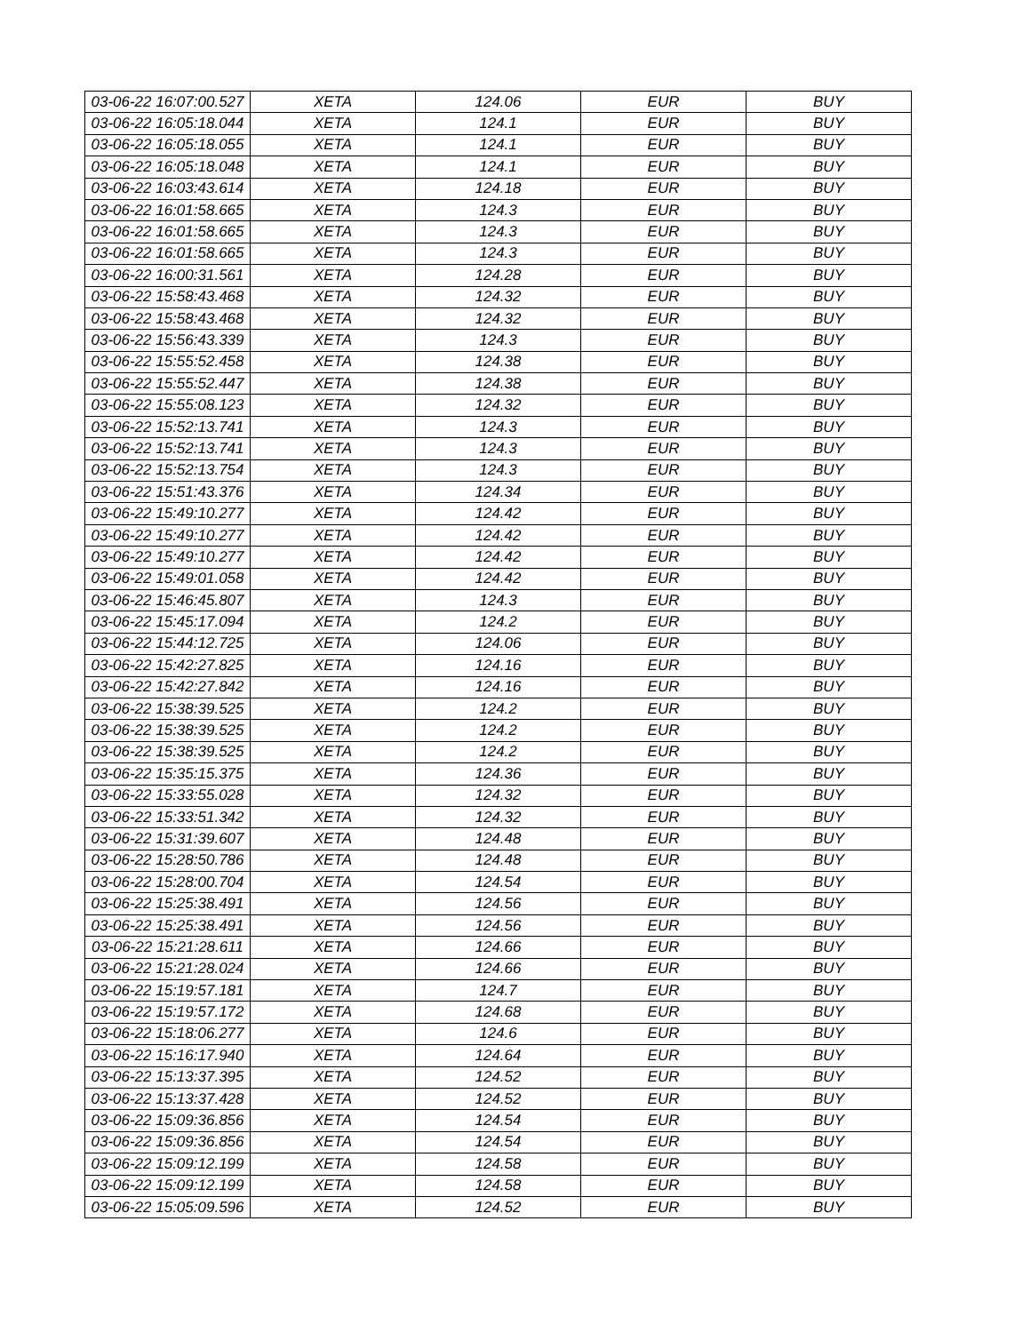| 03-06-22 16:07:00.527 | XETA | 124.06 | EUR | BUY |
| 03-06-22 16:05:18.044 | XETA | 124.1 | EUR | BUY |
| 03-06-22 16:05:18.055 | XETA | 124.1 | EUR | BUY |
| 03-06-22 16:05:18.048 | XETA | 124.1 | EUR | BUY |
| 03-06-22 16:03:43.614 | XETA | 124.18 | EUR | BUY |
| 03-06-22 16:01:58.665 | XETA | 124.3 | EUR | BUY |
| 03-06-22 16:01:58.665 | XETA | 124.3 | EUR | BUY |
| 03-06-22 16:01:58.665 | XETA | 124.3 | EUR | BUY |
| 03-06-22 16:00:31.561 | XETA | 124.28 | EUR | BUY |
| 03-06-22 15:58:43.468 | XETA | 124.32 | EUR | BUY |
| 03-06-22 15:58:43.468 | XETA | 124.32 | EUR | BUY |
| 03-06-22 15:56:43.339 | XETA | 124.3 | EUR | BUY |
| 03-06-22 15:55:52.458 | XETA | 124.38 | EUR | BUY |
| 03-06-22 15:55:52.447 | XETA | 124.38 | EUR | BUY |
| 03-06-22 15:55:08.123 | XETA | 124.32 | EUR | BUY |
| 03-06-22 15:52:13.741 | XETA | 124.3 | EUR | BUY |
| 03-06-22 15:52:13.741 | XETA | 124.3 | EUR | BUY |
| 03-06-22 15:52:13.754 | XETA | 124.3 | EUR | BUY |
| 03-06-22 15:51:43.376 | XETA | 124.34 | EUR | BUY |
| 03-06-22 15:49:10.277 | XETA | 124.42 | EUR | BUY |
| 03-06-22 15:49:10.277 | XETA | 124.42 | EUR | BUY |
| 03-06-22 15:49:10.277 | XETA | 124.42 | EUR | BUY |
| 03-06-22 15:49:01.058 | XETA | 124.42 | EUR | BUY |
| 03-06-22 15:46:45.807 | XETA | 124.3 | EUR | BUY |
| 03-06-22 15:45:17.094 | XETA | 124.2 | EUR | BUY |
| 03-06-22 15:44:12.725 | XETA | 124.06 | EUR | BUY |
| 03-06-22 15:42:27.825 | XETA | 124.16 | EUR | BUY |
| 03-06-22 15:42:27.842 | XETA | 124.16 | EUR | BUY |
| 03-06-22 15:38:39.525 | XETA | 124.2 | EUR | BUY |
| 03-06-22 15:38:39.525 | XETA | 124.2 | EUR | BUY |
| 03-06-22 15:38:39.525 | XETA | 124.2 | EUR | BUY |
| 03-06-22 15:35:15.375 | XETA | 124.36 | EUR | BUY |
| 03-06-22 15:33:55.028 | XETA | 124.32 | EUR | BUY |
| 03-06-22 15:33:51.342 | XETA | 124.32 | EUR | BUY |
| 03-06-22 15:31:39.607 | XETA | 124.48 | EUR | BUY |
| 03-06-22 15:28:50.786 | XETA | 124.48 | EUR | BUY |
| 03-06-22 15:28:00.704 | XETA | 124.54 | EUR | BUY |
| 03-06-22 15:25:38.491 | XETA | 124.56 | EUR | BUY |
| 03-06-22 15:25:38.491 | XETA | 124.56 | EUR | BUY |
| 03-06-22 15:21:28.611 | XETA | 124.66 | EUR | BUY |
| 03-06-22 15:21:28.024 | XETA | 124.66 | EUR | BUY |
| 03-06-22 15:19:57.181 | XETA | 124.7 | EUR | BUY |
| 03-06-22 15:19:57.172 | XETA | 124.68 | EUR | BUY |
| 03-06-22 15:18:06.277 | XETA | 124.6 | EUR | BUY |
| 03-06-22 15:16:17.940 | XETA | 124.64 | EUR | BUY |
| 03-06-22 15:13:37.395 | XETA | 124.52 | EUR | BUY |
| 03-06-22 15:13:37.428 | XETA | 124.52 | EUR | BUY |
| 03-06-22 15:09:36.856 | XETA | 124.54 | EUR | BUY |
| 03-06-22 15:09:36.856 | XETA | 124.54 | EUR | BUY |
| 03-06-22 15:09:12.199 | XETA | 124.58 | EUR | BUY |
| 03-06-22 15:09:12.199 | XETA | 124.58 | EUR | BUY |
| 03-06-22 15:05:09.596 | XETA | 124.52 | EUR | BUY |